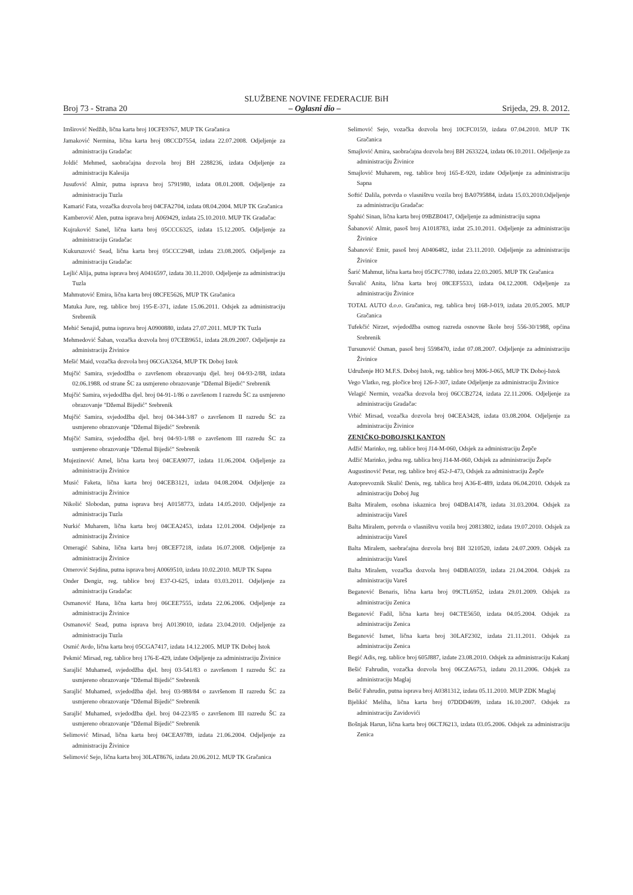SLUŽBENE NOVINE FEDERACIJE BiH
Broj 73 - Strana 20 – Oglasni dio – Srijeda, 29. 8. 2012.
Imširović Nedžib, lična karta broj 10CFE9767, MUP TK Gračanica
Jamaković Nermina, lična karta broj 08CCD7554, izdata 22.07.2008. Odjeljenje za administraciju Gradačac
Joldić Mehmed, saobraćajna dozvola broj BH 2288236, izdata Odjeljenje za administraciju Kalesija
Jusufović Almir, putna isprava broj 5791980, izdata 08.01.2008. Odjeljenje za administraciju Tuzla
Kamarić Fata, vozačka dozvola broj 04CFA2704, izdata 08.04.2004. MUP TK Gračanica
Kamberović Alen, putna isprava broj A069429, izdata 25.10.2010. MUP TK Gradačac
Kujraković Sanel, lična karta broj 05CCC6325, izdata 15.12.2005. Odjeljenje za administraciju Gradačac
Kukuruzović Sead, lična karta broj 05CCC2948, izdata 23.08.2005. Odjeljenje za administraciju Gradačac
Lejlić Alija, putna isprava broj A0416597, izdata 30.11.2010. Odjeljenje za administraciju Tuzla
Mahmutović Emira, lična karta broj 08CFE5626, MUP TK Gračanica
Matuka Jure, reg. tablice broj 195-E-371, izdate 15.06.2011. Odsjek za administraciju Srebrenik
Mehić Senajid, putna isprava broj A0900880, izdata 27.07.2011. MUP TK Tuzla
Mehmedović Šaban, vozačka dozvola broj 07CEB9651, izdata 28.09.2007. Odjeljenje za administraciju Živinice
Mešić Maid, vozačka dozvola broj 06CGA3264, MUP TK Doboj Istok
Mujčić Samira, svjedodžba o završenom obrazovanju djel. broj 04-93-2/88, izdata 02.06.1988. od strane ŠC za usmjereno obrazovanje "Džemal Bijedić" Srebrenik
Mujčić Samira, svjedodžba djel. broj 04-91-1/86 o završenom I razredu ŠC za usmjereno obrazovanje "Džemal Bijedić" Srebrenik
Mujčić Samira, svjedodžba djel. broj 04-344-3/87 o završenom II razredu ŠC za usmjereno obrazovanje "Džemal Bijedić" Srebrenik
Mujčić Samira, svjedodžba djel. broj 04-93-1/88 o završenom III razredu ŠC za usmjereno obrazovanje "Džemal Bijedić" Srebrenik
Mujezinović Amel, lična karta broj 04CEA9077, izdata 11.06.2004. Odjeljenje za administraciju Živinice
Musić Faketa, lična karta broj 04CEB3121, izdata 04.08.2004. Odjeljenje za administraciju Živinice
Nikolić Slobodan, putna isprava broj A0158773, izdata 14.05.2010. Odjeljenje za administraciju Tuzla
Nurkić Muharem, lična karta broj 04CEA2453, izdata 12.01.2004. Odjeljenje za administraciju Živinice
Omeragić Sabina, lična karta broj 08CEF7218, izdata 16.07.2008. Odjeljenje za administraciju Živinice
Omerović Sejdina, putna isprava broj A0069510, izdata 10.02.2010. MUP TK Sapna
Onder Đengiz, reg. tablice broj E37-O-625, izdata 03.03.2011. Odjeljenje za administraciju Gradačac
Osmanović Hana, lična karta broj 06CEE7555, izdata 22.06.2006. Odjeljenje za administraciju Živinice
Osmanović Sead, putna isprava broj A0139010, izdata 23.04.2010. Odjeljenje za administraciju Tuzla
Osmić Avdo, lična karta broj 05CGA7417, izdata 14.12.2005. MUP TK Doboj Istok
Pekmić Mirsad, reg. tablice broj 176-E-429, izdate Odjeljenje za administraciju Živinice
Sarajlić Muhamed, svjedodžba djel. broj 03-541/83 o završenom I razredu ŠC za usmjereno obrazovanje "Džemal Bijedić" Srebrenik
Sarajlić Muhamed, svjedodžba djel. broj 03-988/84 o završenom II razredu ŠC za usmjereno obrazovanje "Džemal Bijedić" Srebrenik
Sarajlić Muhamed, svjedodžba djel. broj 04-223/85 o završenom III razredu ŠC za usmjereno obrazovanje "Džemal Bijedić" Srebrenik
Selimović Mirsad, lična karta broj 04CEA9789, izdata 21.06.2004. Odjeljenje za administraciju Živinice
Selimović Sejo, lična karta broj 30LAT8676, izdata 20.06.2012. MUP TK Gračanica
Selimović Sejo, vozačka dozvola broj 10CFC0159, izdata 07.04.2010. MUP TK Gračanica
Smajlović Amira, saobraćajna dozvola broj BH 2633224, izdata 06.10.2011. Odjeljenje za administraciju Živinice
Smajlović Muharem, reg. tablice broj 165-E-920, izdate Odjeljenje za administraciju Sapna
Softić Dalila, potvrda o vlasništvu vozila broj BA0795884, izdata 15.03.2010.Odjeljenje za administraciju Gradačac
Spahić Sinan, lična karta broj 09BZB0417, Odjeljenje za administraciju sapna
Šabanović Almir, pasoš broj A1018783, izdat 25.10.2011. Odjeljenje za administraciju Živinice
Šabanović Emir, pasoš broj A0406482, izdat 23.11.2010. Odjeljenje za administraciju Živinice
Šarić Mahmut, lična karta broj 05CFC7780, izdata 22.03.2005. MUP TK Gračanica
Šuvalić Anita, lična karta broj 08CEF5533, izdata 04.12.2008. Odjeljenje za administraciju Živinice
TOTAL AUTO d.o.o. Gračanica, reg. tablica broj 168-J-019, izdata 20.05.2005. MUP Gračanica
Tufekčić Nirzet, svjedodžba osmog razreda osnovne škole broj 556-30/1988, općina Srebrenik
Tursunović Osman, pasoš broj 5598470, izdat 07.08.2007. Odjeljenje za administraciju Živinice
Udruženje HO M.F.S. Doboj Istok, reg. tablice broj M06-J-065, MUP TK Doboj-Istok
Vego Vlatko, reg. pločice broj 126-J-307, izdate Odjeljenje za administraciju Živinice
Velagić Nermin, vozačka dozvola broj 06CCB2724, izdata 22.11.2006. Odjeljenje za administraciju Gradačac
Vrbić Mirsad, vozačka dozvola broj 04CEA3428, izdata 03.08.2004. Odjeljenje za administraciju Živinice
ZENIČKO-DOBOJSKI KANTON
Adžić Marinko, reg. tablice broj J14-M-060, Odsjek za administraciju Žepče
Adžić Marinko, jedna reg. tablica broj J14-M-060, Odsjek za administraciju Žepče
Augustinović Petar, reg. tablice broj 452-J-473, Odsjek za administraciju Žepče
Autoprevoznik Skulić Denis, reg. tablica broj A36-E-489, izdata 06.04.2010. Odsjek za administraciju Doboj Jug
Balta Miralem, osobna iskaznica broj 04DBA1478, izdata 31.03.2004. Odsjek za administraciju Vareš
Balta Miralem, potvrda o vlasništvu vozila broj 20813802, izdata 19.07.2010. Odsjek za administraciju Vareš
Balta Miralem, saobraćajna dozvola broj BH 3210520, izdata 24.07.2009. Odsjek za administraciju Vareš
Balta Miralem, vozačka dozvola broj 04DBA0359, izdata 21.04.2004. Odsjek za administraciju Vareš
Beganović Benaris, lična karta broj 09CTL6952, izdata 29.01.2009. Odsjek za administraciju Zenica
Beganović Fadil, lična karta broj 04CTE5650, izdata 04.05.2004. Odsjek za administraciju Zenica
Beganović Ismet, lična karta broj 30LAF2302, izdata 21.11.2011. Odsjek za administraciju Zenica
Begić Adis, reg. tablice broj 605J887, izdate 23.08.2010. Odsjek za administraciju Kakanj
Bešić Fahrudin, vozačka dozvola broj 06CZA6753, izdatu 20.11.2006. Odsjek za administraciju Maglaj
Bešić Fahrudin, putna isprava broj A0381312, izdata 05.11.2010. MUP ZDK Maglaj
Bjelikić Meliha, lična karta broj 07DDD4699, izdata 16.10.2007. Odsjek za administraciju Zavidovići
Bošnjak Harun, lična karta broj 06CTJ6213, izdata 03.05.2006. Odsjek za administraciju Zenica